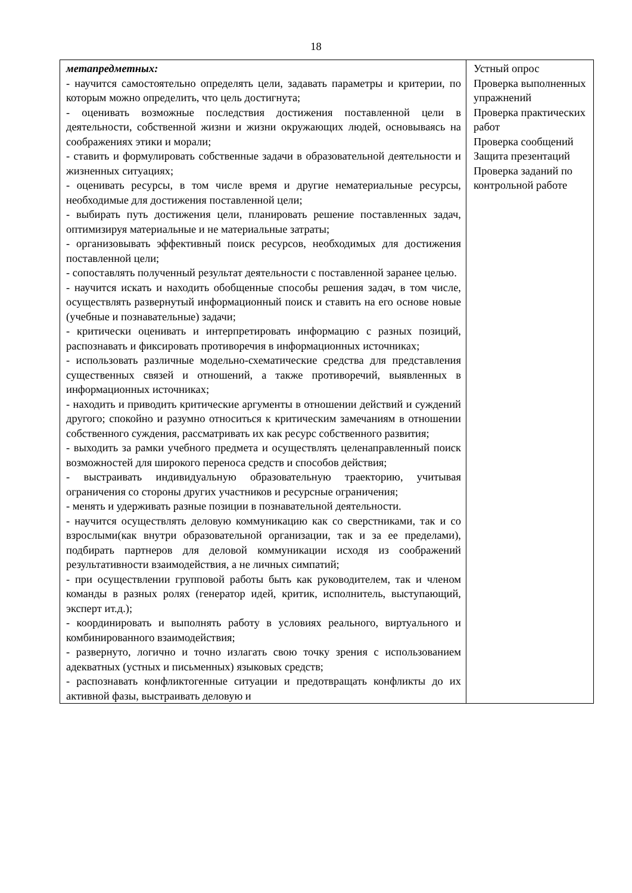18
| метапредметных: - научится самостоятельно определять цели, задавать параметры и критерии, по которым можно определить, что цель достигнута; - оценивать возможные последствия достижения поставленной цели в деятельности, собственной жизни и жизни окружающих людей, основываясь на соображениях этики и морали; - ставить и формулировать собственные задачи в образовательной деятельности и жизненных ситуациях; - оценивать ресурсы, в том числе время и другие нематериальные ресурсы, необходимые для достижения поставленной цели; - выбирать путь достижения цели, планировать решение поставленных задач, оптимизируя материальные и не материальные затраты; - организовывать эффективный поиск ресурсов, необходимых для достижения поставленной цели; - сопоставлять полученный результат деятельности с поставленной заранее целью. - научится искать и находить обобщенные способы решения задач, в том числе, осуществлять развернутый информационный поиск и ставить на его основе новые (учебные и познавательные) задачи; - критически оценивать и интерпретировать информацию с разных позиций, распознавать и фиксировать противоречия в информационных источниках; - использовать различные модельно-схематические средства для представления существенных связей и отношений, а также противоречий, выявленных в информационных источниках; - находить и приводить критические аргументы в отношении действий и суждений другого; спокойно и разумно относиться к критическим замечаниям в отношении собственного суждения, рассматривать их как ресурс собственного развития; - выходить за рамки учебного предмета и осуществлять целенаправленный поиск возможностей для широкого переноса средств и способов действия; - выстраивать индивидуальную образовательную траекторию, учитывая ограничения со стороны других участников и ресурсные ограничения; - менять и удерживать разные позиции в познавательной деятельности. - научится осуществлять деловую коммуникацию как со сверстниками, так и со взрослыми(как внутри образовательной организации, так и за ее пределами), подбирать партнеров для деловой коммуникации исходя из соображений результативности взаимодействия, а не личных симпатий; - при осуществлении групповой работы быть как руководителем, так и членом команды в разных ролях (генератор идей, критик, исполнитель, выступающий, эксперт ит.д.); - координировать и выполнять работу в условиях реального, виртуального и комбинированного взаимодействия; - развернуто, логично и точно излагать свою точку зрения с использованием адекватных (устных и письменных) языковых средств; - распознавать конфликтогенные ситуации и предотвращать конфликты до их активной фазы, выстраивать деловую и | Устный опрос Проверка выполненных упражнений Проверка практических работ Проверка сообщений Защита презентаций Проверка заданий по контрольной работе |